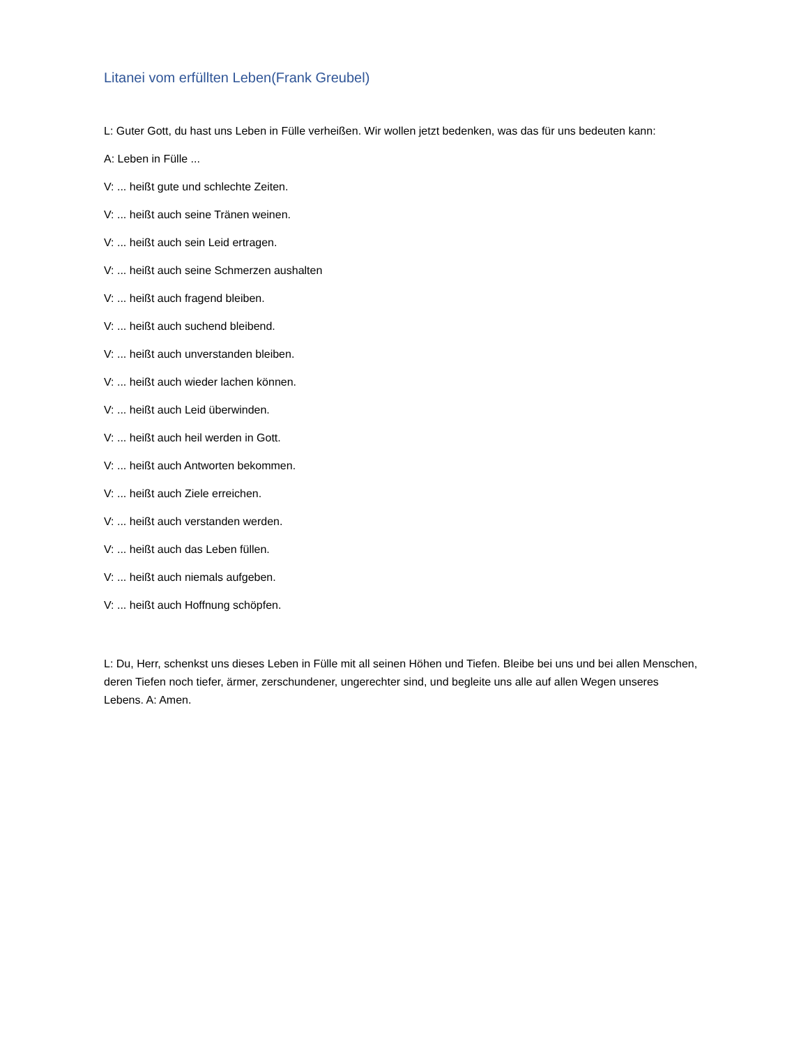Litanei vom erfüllten Leben(Frank Greubel)
L: Guter Gott, du hast uns Leben in Fülle verheißen. Wir wollen jetzt bedenken, was das für uns bedeuten kann:
A: Leben in Fülle ...
V: ... heißt gute und schlechte Zeiten.
V: ... heißt auch seine Tränen weinen.
V: ... heißt auch sein Leid ertragen.
V: ... heißt auch seine Schmerzen aushalten
V: ... heißt auch fragend bleiben.
V: ... heißt auch suchend bleibend.
V: ... heißt auch unverstanden bleiben.
V: ... heißt auch wieder lachen können.
V: ... heißt auch Leid überwinden.
V: ... heißt auch heil werden in Gott.
V: ... heißt auch Antworten bekommen.
V: ... heißt auch Ziele erreichen.
V: ... heißt auch verstanden werden.
V: ... heißt auch das Leben füllen.
V: ... heißt auch niemals aufgeben.
V: ... heißt auch Hoffnung schöpfen.
L: Du, Herr, schenkst uns dieses Leben in Fülle mit all seinen Höhen und Tiefen. Bleibe bei uns und bei allen Menschen, deren Tiefen noch tiefer, ärmer, zerschundener, ungerechter sind, und begleite uns alle auf allen Wegen unseres Lebens. A: Amen.